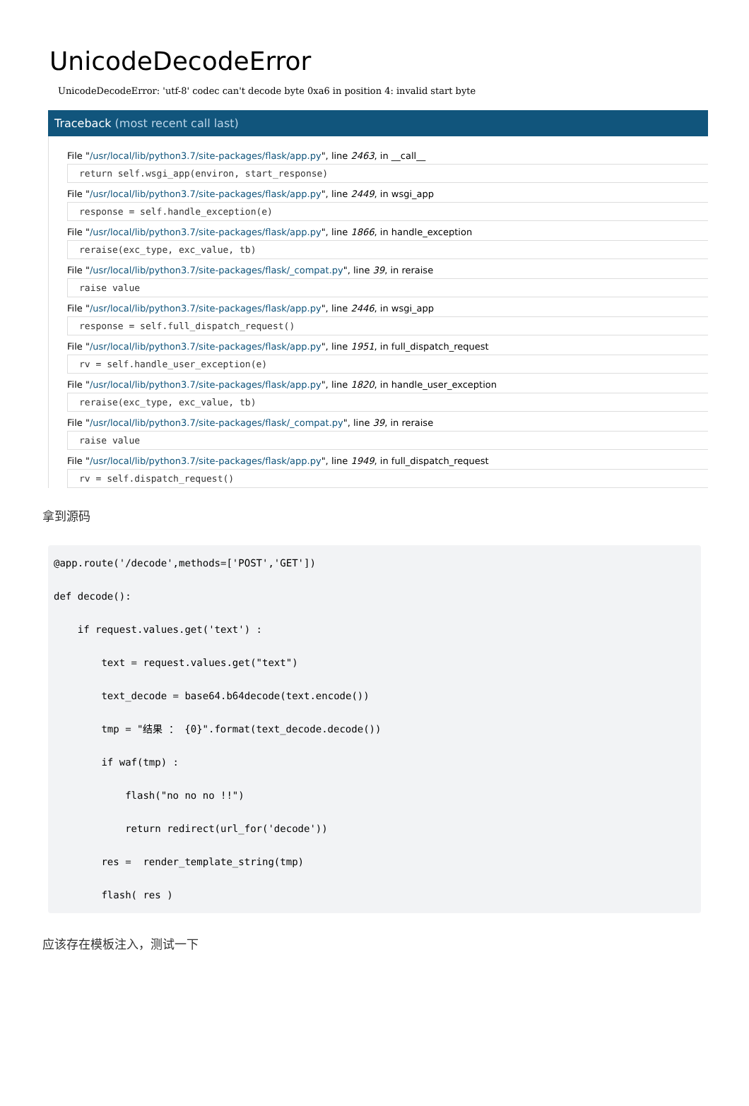UnicodeDecodeError
UnicodeDecodeError: 'utf-8' codec can't decode byte 0xa6 in position 4: invalid start byte
Traceback (most recent call last)
File "/usr/local/lib/python3.7/site-packages/flask/app.py", line 2463, in __call__
return self.wsgi_app(environ, start_response)
File "/usr/local/lib/python3.7/site-packages/flask/app.py", line 2449, in wsgi_app
response = self.handle_exception(e)
File "/usr/local/lib/python3.7/site-packages/flask/app.py", line 1866, in handle_exception
reraise(exc_type, exc_value, tb)
File "/usr/local/lib/python3.7/site-packages/flask/_compat.py", line 39, in reraise
raise value
File "/usr/local/lib/python3.7/site-packages/flask/app.py", line 2446, in wsgi_app
response = self.full_dispatch_request()
File "/usr/local/lib/python3.7/site-packages/flask/app.py", line 1951, in full_dispatch_request
rv = self.handle_user_exception(e)
File "/usr/local/lib/python3.7/site-packages/flask/app.py", line 1820, in handle_user_exception
reraise(exc_type, exc_value, tb)
File "/usr/local/lib/python3.7/site-packages/flask/_compat.py", line 39, in reraise
raise value
File "/usr/local/lib/python3.7/site-packages/flask/app.py", line 1949, in full_dispatch_request
rv = self.dispatch_request()
拿到源码
@app.route('/decode',methods=['POST','GET'])
def decode():
    if request.values.get('text') :
        text = request.values.get("text")
        text_decode = base64.b64decode(text.encode())
        tmp = "结果 ： {0}".format(text_decode.decode())
        if waf(tmp) :
            flash("no no no !!")
            return redirect(url_for('decode'))
        res =  render_template_string(tmp)
        flash( res )
应该存在模板注入，测试一下